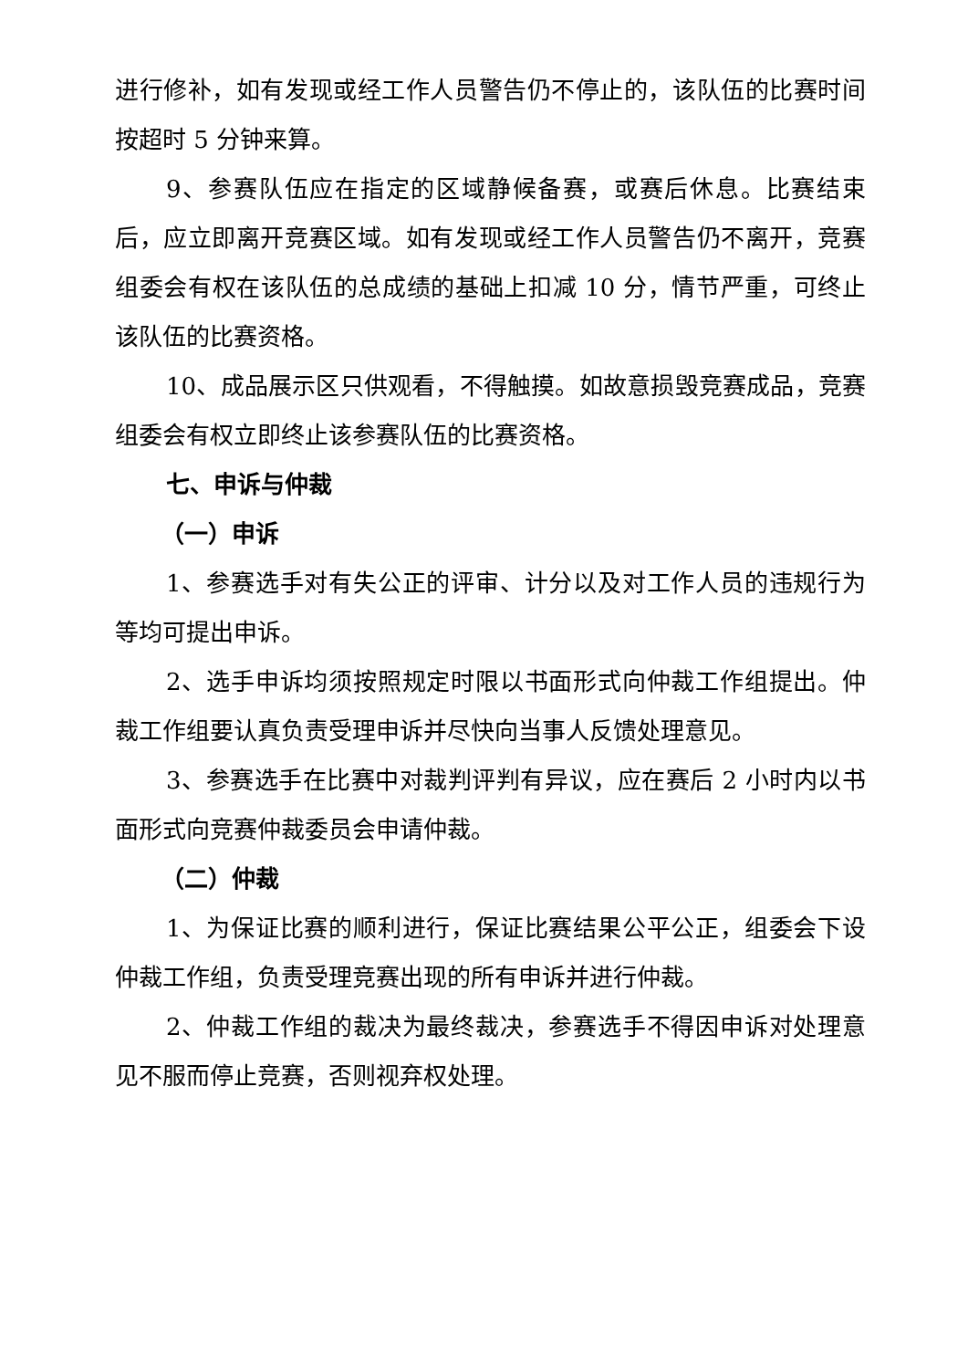进行修补，如有发现或经工作人员警告仍不停止的，该队伍的比赛时间按超时 5 分钟来算。
9、参赛队伍应在指定的区域静候备赛，或赛后休息。比赛结束后，应立即离开竞赛区域。如有发现或经工作人员警告仍不离开，竞赛组委会有权在该队伍的总成绩的基础上扣减 10 分，情节严重，可终止该队伍的比赛资格。
10、成品展示区只供观看，不得触摸。如故意损毁竞赛成品，竞赛组委会有权立即终止该参赛队伍的比赛资格。
七、申诉与仲裁
（一）申诉
1、参赛选手对有失公正的评审、计分以及对工作人员的违规行为等均可提出申诉。
2、选手申诉均须按照规定时限以书面形式向仲裁工作组提出。仲裁工作组要认真负责受理申诉并尽快向当事人反馈处理意见。
3、参赛选手在比赛中对裁判评判有异议，应在赛后 2 小时内以书面形式向竞赛仲裁委员会申请仲裁。
（二）仲裁
1、为保证比赛的顺利进行，保证比赛结果公平公正，组委会下设仲裁工作组，负责受理竞赛出现的所有申诉并进行仲裁。
2、仲裁工作组的裁决为最终裁决，参赛选手不得因申诉对处理意见不服而停止竞赛，否则视弃权处理。